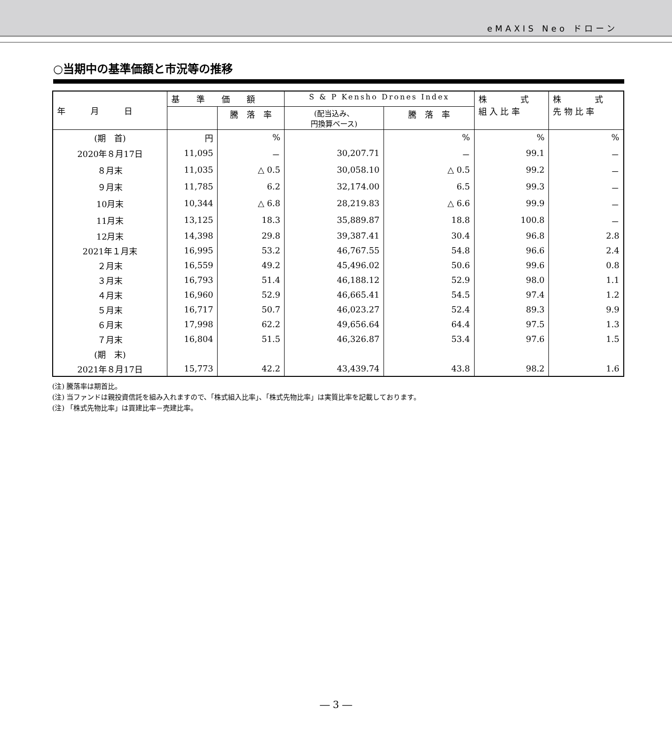eMAXIS Neo ドローン
○当期中の基準価額と市況等の推移
| 年 月 日 | 基 準 価 額 | | S & P Kensho Drones Index | | 株 式 組 入 比 率 | 株 式 先 物 比 率 |
| --- | --- | --- | --- | --- | --- | --- |
| | | 騰 落 率 | (配当込み、 円換算ベース) | 騰 落 率 | | |
| (期 首) | 円 | % | | % | % | % |
| 2020年８月17日 | 11,095 | － | 30,207.71 | － | 99.1 | － |
| ８月末 | 11,035 | △ 0.5 | 30,058.10 | △ 0.5 | 99.2 | － |
| ９月末 | 11,785 | 6.2 | 32,174.00 | 6.5 | 99.3 | － |
| 10月末 | 10,344 | △ 6.8 | 28,219.83 | △ 6.6 | 99.9 | － |
| 11月末 | 13,125 | 18.3 | 35,889.87 | 18.8 | 100.8 | － |
| 12月末 | 14,398 | 29.8 | 39,387.41 | 30.4 | 96.8 | 2.8 |
| 2021年１月末 | 16,995 | 53.2 | 46,767.55 | 54.8 | 96.6 | 2.4 |
| ２月末 | 16,559 | 49.2 | 45,496.02 | 50.6 | 99.6 | 0.8 |
| ３月末 | 16,793 | 51.4 | 46,188.12 | 52.9 | 98.0 | 1.1 |
| ４月末 | 16,960 | 52.9 | 46,665.41 | 54.5 | 97.4 | 1.2 |
| ５月末 | 16,717 | 50.7 | 46,023.27 | 52.4 | 89.3 | 9.9 |
| ６月末 | 17,998 | 62.2 | 49,656.64 | 64.4 | 97.5 | 1.3 |
| ７月末 | 16,804 | 51.5 | 46,326.87 | 53.4 | 97.6 | 1.5 |
| (期 末) | | | | | | |
| 2021年８月17日 | 15,773 | 42.2 | 43,439.74 | 43.8 | 98.2 | 1.6 |
(注) 騰落率は期首比。
(注) 当ファンドは親投資信託を組み入れますので、「株式組入比率」、「株式先物比率」は実質比率を記載しております。
(注) 「株式先物比率」は買建比率－売建比率。
― 3 ―